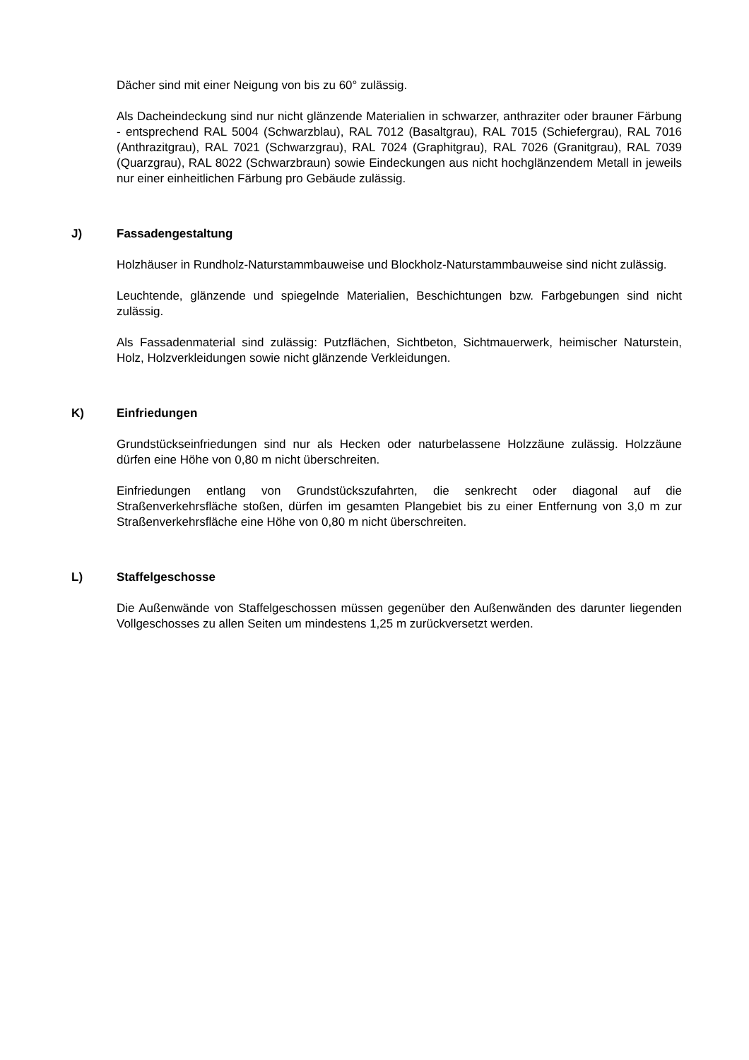Dächer sind mit einer Neigung von bis zu 60° zulässig.
Als Dacheindeckung sind nur nicht glänzende Materialien in schwarzer, anthraziter oder brauner Färbung - entsprechend RAL 5004 (Schwarzblau), RAL 7012 (Basaltgrau), RAL 7015 (Schiefergrau), RAL 7016 (Anthrazitgrau), RAL 7021 (Schwarzgrau), RAL 7024 (Graphitgrau), RAL 7026 (Granitgrau), RAL 7039 (Quarzgrau), RAL 8022 (Schwarzbraun) sowie Eindeckungen aus nicht hochglänzendem Metall in jeweils nur einer einheitlichen Färbung pro Gebäude zulässig.
J) Fassadengestaltung
Holzhäuser in Rundholz-Naturstammbauweise und Blockholz-Naturstammbauweise sind nicht zulässig.
Leuchtende, glänzende und spiegelnde Materialien, Beschichtungen bzw. Farbgebungen sind nicht zulässig.
Als Fassadenmaterial sind zulässig: Putzflächen, Sichtbeton, Sichtmauerwerk, heimischer Naturstein, Holz, Holzverkleidungen sowie nicht glänzende Verkleidungen.
K) Einfriedungen
Grundstückseinfriedungen sind nur als Hecken oder naturbelassene Holzzäune zulässig. Holzzäune dürfen eine Höhe von 0,80 m nicht überschreiten.
Einfriedungen entlang von Grundstückszufahrten, die senkrecht oder diagonal auf die Straßenverkehrsfläche stoßen, dürfen im gesamten Plangebiet bis zu einer Entfernung von 3,0 m zur Straßenverkehrsfläche eine Höhe von 0,80 m nicht überschreiten.
L) Staffelgeschosse
Die Außenwände von Staffelgeschossen müssen gegenüber den Außenwänden des darunter liegenden Vollgeschosses zu allen Seiten um mindestens 1,25 m zurückversetzt werden.